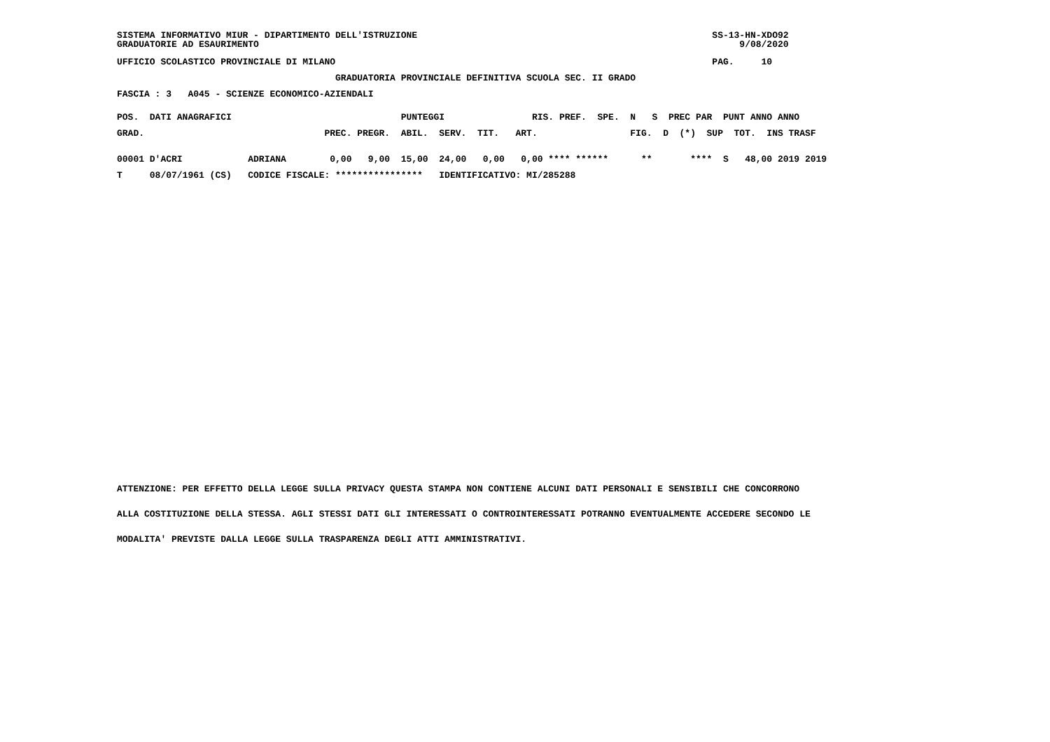SISTEMA INFORMATIVO MIUR - DIPARTIMENTO DELL'ISTRUZIONE                                                      SS-13-HN-XDO92
GRADUATORIE AD ESAURIMENTO                                                                                        9/08/2020
UFFICIO SCOLASTICO PROVINCIALE DI MILANO                                                                     PAG.     10
                                        GRADUATORIA PROVINCIALE DEFINITIVA SCUOLA SEC. II GRADO
FASCIA : 3   A045 - SCIENZE ECONOMICO-AZIENDALI
POS.  DATI ANAGRAFICI                               PUNTEGGI                RIS. PREF.  SPE.  N   S  PREC PAR  PUNT ANNO ANNO
GRAD.                                 PREC. PREGR.  ABIL.  SERV.  TIT.   ART.                 FIG.  D  (*)  SUP  TOT.  INS TRASF
00001 D'ACRI            ADRIANA        0,00   9,00  15,00  24,00   0,00   0,00 **** ******      **       ****  S   48,00 2019 2019
T     08/07/1961 (CS)   CODICE FISCALE: ****************   IDENTIFICATIVO: MI/285288
ATTENZIONE: PER EFFETTO DELLA LEGGE SULLA PRIVACY QUESTA STAMPA NON CONTIENE ALCUNI DATI PERSONALI E SENSIBILI CHE CONCORRONO
ALLA COSTITUZIONE DELLA STESSA. AGLI STESSI DATI GLI INTERESSATI O CONTROINTERESSATI POTRANNO EVENTUALMENTE ACCEDERE SECONDO LE
MODALITA' PREVISTE DALLA LEGGE SULLA TRASPARENZA DEGLI ATTI AMMINISTRATIVI.